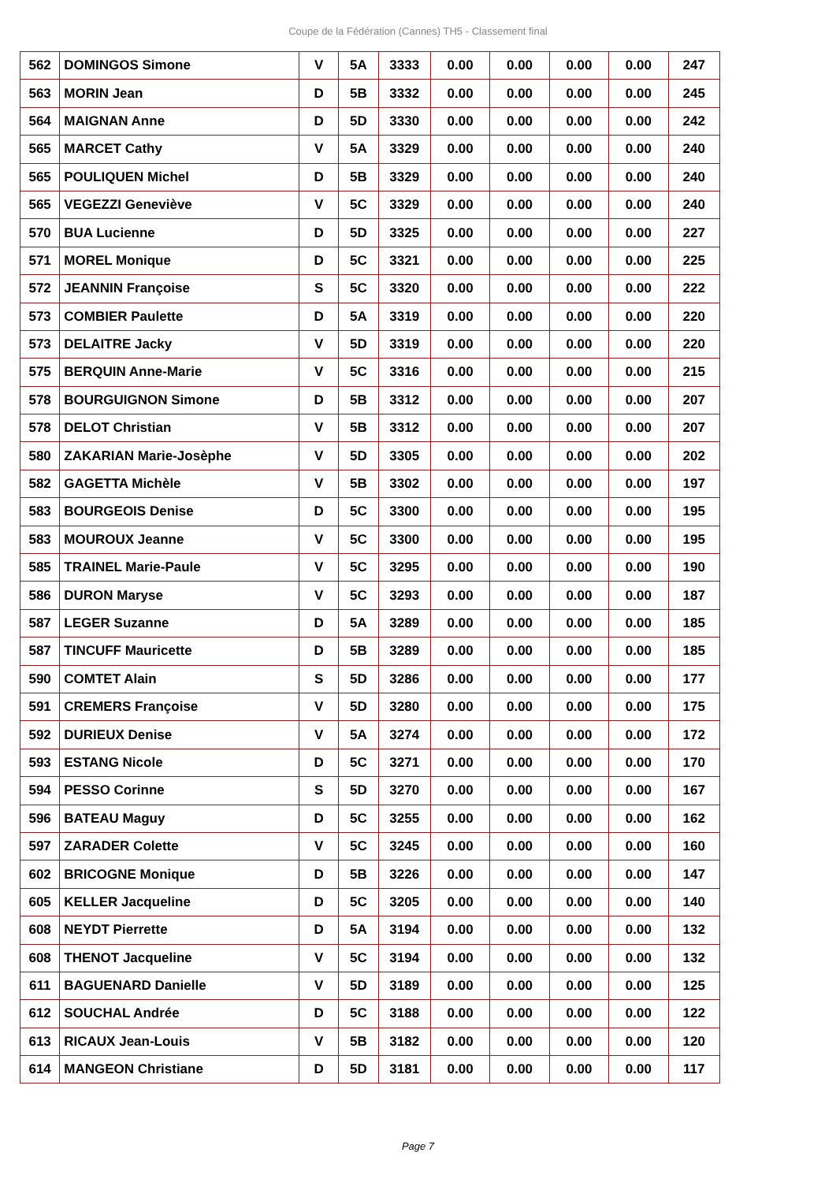Coupe de la Fédération (Cannes) TH5 - Classement final
| 562 | DOMINGOS Simone | V | 5A | 3333 | 0.00 | 0.00 | 0.00 | 0.00 | 247 |
| 563 | MORIN Jean | D | 5B | 3332 | 0.00 | 0.00 | 0.00 | 0.00 | 245 |
| 564 | MAIGNAN Anne | D | 5D | 3330 | 0.00 | 0.00 | 0.00 | 0.00 | 242 |
| 565 | MARCET Cathy | V | 5A | 3329 | 0.00 | 0.00 | 0.00 | 0.00 | 240 |
| 565 | POULIQUEN Michel | D | 5B | 3329 | 0.00 | 0.00 | 0.00 | 0.00 | 240 |
| 565 | VEGEZZI Geneviève | V | 5C | 3329 | 0.00 | 0.00 | 0.00 | 0.00 | 240 |
| 570 | BUA Lucienne | D | 5D | 3325 | 0.00 | 0.00 | 0.00 | 0.00 | 227 |
| 571 | MOREL Monique | D | 5C | 3321 | 0.00 | 0.00 | 0.00 | 0.00 | 225 |
| 572 | JEANNIN Françoise | S | 5C | 3320 | 0.00 | 0.00 | 0.00 | 0.00 | 222 |
| 573 | COMBIER Paulette | D | 5A | 3319 | 0.00 | 0.00 | 0.00 | 0.00 | 220 |
| 573 | DELAITRE Jacky | V | 5D | 3319 | 0.00 | 0.00 | 0.00 | 0.00 | 220 |
| 575 | BERQUIN Anne-Marie | V | 5C | 3316 | 0.00 | 0.00 | 0.00 | 0.00 | 215 |
| 578 | BOURGUIGNON Simone | D | 5B | 3312 | 0.00 | 0.00 | 0.00 | 0.00 | 207 |
| 578 | DELOT Christian | V | 5B | 3312 | 0.00 | 0.00 | 0.00 | 0.00 | 207 |
| 580 | ZAKARIAN Marie-Josèphe | V | 5D | 3305 | 0.00 | 0.00 | 0.00 | 0.00 | 202 |
| 582 | GAGETTA Michèle | V | 5B | 3302 | 0.00 | 0.00 | 0.00 | 0.00 | 197 |
| 583 | BOURGEOIS Denise | D | 5C | 3300 | 0.00 | 0.00 | 0.00 | 0.00 | 195 |
| 583 | MOUROUX Jeanne | V | 5C | 3300 | 0.00 | 0.00 | 0.00 | 0.00 | 195 |
| 585 | TRAINEL Marie-Paule | V | 5C | 3295 | 0.00 | 0.00 | 0.00 | 0.00 | 190 |
| 586 | DURON Maryse | V | 5C | 3293 | 0.00 | 0.00 | 0.00 | 0.00 | 187 |
| 587 | LEGER Suzanne | D | 5A | 3289 | 0.00 | 0.00 | 0.00 | 0.00 | 185 |
| 587 | TINCUFF Mauricette | D | 5B | 3289 | 0.00 | 0.00 | 0.00 | 0.00 | 185 |
| 590 | COMTET Alain | S | 5D | 3286 | 0.00 | 0.00 | 0.00 | 0.00 | 177 |
| 591 | CREMERS Françoise | V | 5D | 3280 | 0.00 | 0.00 | 0.00 | 0.00 | 175 |
| 592 | DURIEUX Denise | V | 5A | 3274 | 0.00 | 0.00 | 0.00 | 0.00 | 172 |
| 593 | ESTANG Nicole | D | 5C | 3271 | 0.00 | 0.00 | 0.00 | 0.00 | 170 |
| 594 | PESSO Corinne | S | 5D | 3270 | 0.00 | 0.00 | 0.00 | 0.00 | 167 |
| 596 | BATEAU Maguy | D | 5C | 3255 | 0.00 | 0.00 | 0.00 | 0.00 | 162 |
| 597 | ZARADER Colette | V | 5C | 3245 | 0.00 | 0.00 | 0.00 | 0.00 | 160 |
| 602 | BRICOGNE Monique | D | 5B | 3226 | 0.00 | 0.00 | 0.00 | 0.00 | 147 |
| 605 | KELLER Jacqueline | D | 5C | 3205 | 0.00 | 0.00 | 0.00 | 0.00 | 140 |
| 608 | NEYDT Pierrette | D | 5A | 3194 | 0.00 | 0.00 | 0.00 | 0.00 | 132 |
| 608 | THENOT Jacqueline | V | 5C | 3194 | 0.00 | 0.00 | 0.00 | 0.00 | 132 |
| 611 | BAGUENARD Danielle | V | 5D | 3189 | 0.00 | 0.00 | 0.00 | 0.00 | 125 |
| 612 | SOUCHAL Andrée | D | 5C | 3188 | 0.00 | 0.00 | 0.00 | 0.00 | 122 |
| 613 | RICAUX Jean-Louis | V | 5B | 3182 | 0.00 | 0.00 | 0.00 | 0.00 | 120 |
| 614 | MANGEON Christiane | D | 5D | 3181 | 0.00 | 0.00 | 0.00 | 0.00 | 117 |
Page 7